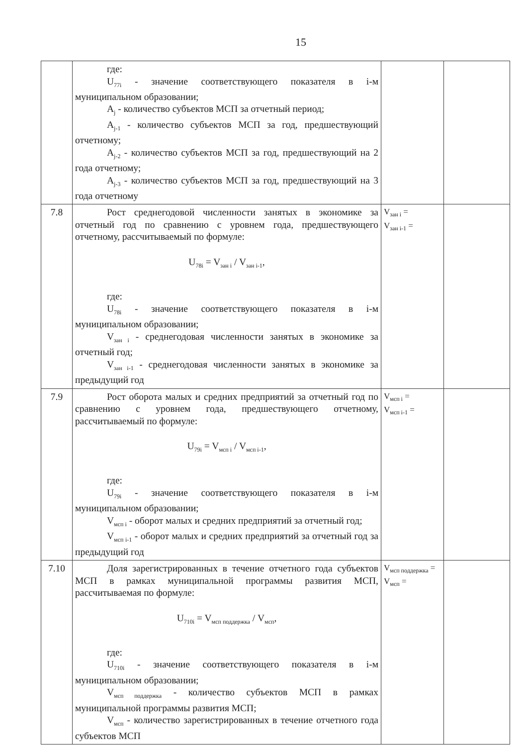15
| | где: U<sub>77i</sub> - значение соответствующего показателя в i-м муниципальном образовании; A<sub>j</sub> - количество субъектов МСП за отчетный период; A<sub>j-1</sub> - количество субъектов МСП за год, предшествующий отчетному; A<sub>j-2</sub> - количество субъектов МСП за год, предшествующий на 2 года отчетному; A<sub>j-3</sub> - количество субъектов МСП за год, предшествующий на 3 года отчетному | | |
| 7.8 | Рост среднегодовой численности занятых в экономике за отчетный год по сравнению с уровнем года, предшествующего отчетному, рассчитываемый по формуле: U<sub>78i</sub> = V<sub>зан i</sub> / V<sub>зан i-1</sub>, где: U<sub>78i</sub> - значение соответствующего показателя в i-м муниципальном образовании; V<sub>зан i</sub> - среднегодовая численности занятых в экономике за отчетный год; V<sub>зан i-1</sub> - среднегодовая численности занятых в экономике за предыдущий год | V<sub>зан i</sub> = V<sub>зан i-1</sub> = | |
| 7.9 | Рост оборота малых и средних предприятий за отчетный год по сравнению с уровнем года, предшествующего отчетному, рассчитываемый по формуле: U<sub>79i</sub> = V<sub>мсп i</sub> / V<sub>мсп i-1</sub>, где: U<sub>79i</sub> - значение соответствующего показателя в i-м муниципальном образовании; V<sub>мсп i</sub> - оборот малых и средних предприятий за отчетный год; V<sub>мсп i-1</sub> - оборот малых и средних предприятий за отчетный год за предыдущий год | V<sub>мсп i</sub> = V<sub>мсп i-1</sub> = | |
| 7.10 | Доля зарегистрированных в течение отчетного года субъектов МСП в рамках муниципальной программы развития МСП, рассчитываемая по формуле: U<sub>710i</sub> = V<sub>мсп поддержка</sub> / V<sub>мсп</sub>, где: U<sub>710i</sub> - значение соответствующего показателя в i-м муниципальном образовании; V<sub>мсп поддержка</sub> - количество субъектов МСП в рамках муниципальной программы развития МСП; V<sub>мсп</sub> - количество зарегистрированных в течение отчетного года субъектов МСП | V<sub>мсп поддержка</sub> = V<sub>мсп</sub> = | |